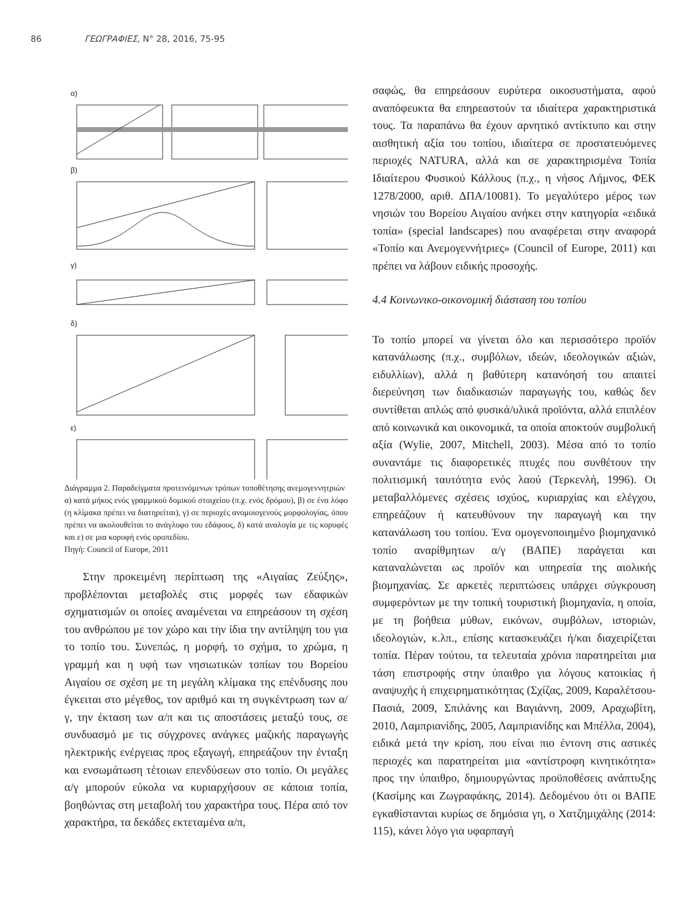86 ΓΕΩΓΡΑΦΙΕΣ, Ν° 28, 2016, 75-95
α)
β)
γ)
δ)
ε)
Διάγραμμα 2. Παραδείγματα προτεινόμενων τρόπων τοποθέτησης ανεμογεννητριών
α) κατά μήκος ενός γραμμικού δομικού στοιχείου (π.χ. ενός δρόμου), β) σε ένα λόφο (η κλίμακα πρέπει να διατηρείται), γ) σε περιοχές ανομοιογενούς μορφολογίας, όπου πρέπει να ακολουθείται το ανάγλυφο του εδάφους, δ) κατά αναλογία με τις κορυφές και ε) σε μια κορυφή ενός οροπεδίου.
Πηγή: Council of Europe, 2011
Στην προκειμένη περίπτωση της «Αιγαίας Ζεύξης», προβλέπονται μεταβολές στις μορφές των εδαφικών σχηματισμών οι οποίες αναμένεται να επηρεάσουν τη σχέση του ανθρώπου με τον χώρο και την ίδια την αντίληψη του για το τοπίο του. Συνεπώς, η μορφή, το σχήμα, το χρώμα, η γραμμή και η υφή των νησιωτικών τοπίων του Βορείου Αιγαίου σε σχέση με τη μεγάλη κλίμακα της επένδυσης που έγκειται στο μέγεθος, τον αριθμό και τη συγκέντρωση των α/γ, την έκταση των α/π και τις αποστάσεις μεταξύ τους, σε συνδυασμό με τις σύγχρονες ανάγκες μαζικής παραγωγής ηλεκτρικής ενέργειας προς εξαγωγή, επηρεάζουν την ένταξη και ενσωμάτωση τέτοιων επενδύσεων στο τοπίο. Οι μεγάλες α/γ μπορούν εύκολα να κυριαρχήσουν σε κάποια τοπία, βοηθώντας στη μεταβολή του χαρακτήρα τους. Πέρα από τον χαρακτήρα, τα δεκάδες εκτεταμένα α/π,
σαφώς, θα επηρεάσουν ευρύτερα οικοσυστήματα, αφού αναπόφευκτα θα επηρεαστούν τα ιδιαίτερα χαρακτηριστικά τους. Τα παραπάνω θα έχουν αρνητικό αντίκτυπο και στην αισθητική αξία του τοπίου, ιδιαίτερα σε προστατευόμενες περιοχές NATURA, αλλά και σε χαρακτηρισμένα Τοπία Ιδιαίτερου Φυσικού Κάλλους (π.χ., η νήσος Λήμνος, ΦΕΚ 1278/2000, αριθ. ΔΠΑ/10081). Το μεγαλύτερο μέρος των νησιών του Βορείου Αιγαίου ανήκει στην κατηγορία «ειδικά τοπία» (special landscapes) που αναφέρεται στην αναφορά «Τοπίο και Ανεμογεννήτριες» (Council of Europe, 2011) και πρέπει να λάβουν ειδικής προσοχής.
4.4 Κοινωνικο-οικονομική διάσταση του τοπίου
Το τοπίο μπορεί να γίνεται όλο και περισσότερο προϊόν κατανάλωσης (π.χ., συμβόλων, ιδεών, ιδεολογικών αξιών, ειδυλλίων), αλλά η βαθύτερη κατανόησή του απαιτεί διερεύνηση των διαδικασιών παραγωγής του, καθώς δεν συντίθεται απλώς από φυσικά/υλικά προϊόντα, αλλά επιπλέον από κοινωνικά και οικονομικά, τα οποία αποκτούν συμβολική αξία (Wylie, 2007, Mitchell, 2003). Μέσα από το τοπίο συναντάμε τις διαφορετικές πτυχές που συνθέτουν την πολιτισμική ταυτότητα ενός λαού (Τερκενλή, 1996). Οι μεταβαλλόμενες σχέσεις ισχύος, κυριαρχίας και ελέγχου, επηρεάζουν ή κατευθύνουν την παραγωγή και την κατανάλωση του τοπίου. Ένα ομογενοποιημένο βιομηχανικό τοπίο αναρίθμητων α/γ (ΒΑΠΕ) παράγεται και καταναλώνεται ως προϊόν και υπηρεσία της αιολικής βιομηχανίας. Σε αρκετές περιπτώσεις υπάρχει σύγκρουση συμφερόντων με την τοπική τουριστική βιομηχανία, η οποία, με τη βοήθεια μύθων, εικόνων, συμβόλων, ιστοριών, ιδεολογιών, κ.λπ., επίσης κατασκευάζει ή/και διαχειρίζεται τοπία. Πέραν τούτου, τα τελευταία χρόνια παρατηρείται μια τάση επιστροφής στην ύπαιθρο για λόγους κατοικίας ή αναψυχής ή επιχειρηματικότητας (Σχίζας, 2009, Καραλέτσου-Πασιά, 2009, Σπιλάνης και Βαγιάννη, 2009, Αραχωβίτη, 2010, Λαμπριανίδης, 2005, Λαμπριανίδης και Μπέλλα, 2004), ειδικά μετά την κρίση, που είναι πιο έντονη στις αστικές περιοχές και παρατηρείται μια «αντίστροφη κινητικότητα» προς την ύπαιθρο, δημιουργώντας προϋποθέσεις ανάπτυξης (Κασίμης και Ζωγραφάκης, 2014). Δεδομένου ότι οι ΒΑΠΕ εγκαθίστανται κυρίως σε δημόσια γη, ο Χατζημιχάλης (2014: 115), κάνει λόγο για υφαρπαγή